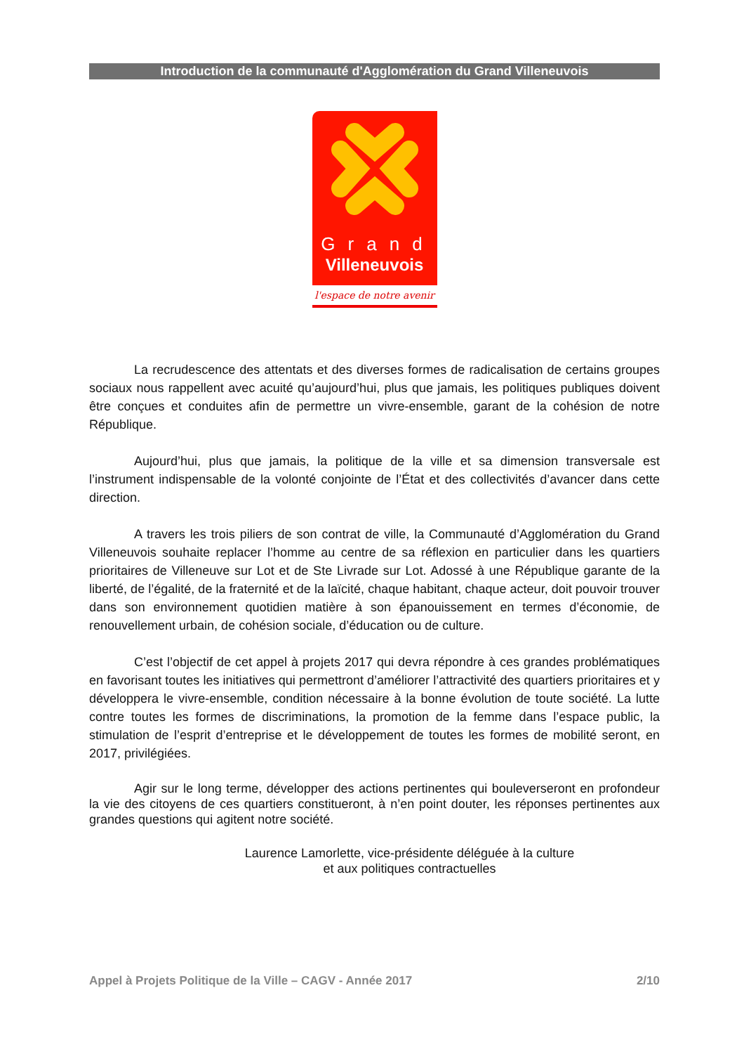Introduction de la communauté d'Agglomération du Grand Villeneuvois
Grand
Villeneuvois
l'espace de notre avenir
La recrudescence des attentats et des diverses formes de radicalisation de certains groupes sociaux nous rappellent avec acuité qu’aujourd’hui, plus que jamais, les politiques publiques doivent être conçues et conduites afin de permettre un vivre-ensemble, garant de la cohésion de notre République.
Aujourd’hui, plus que jamais, la politique de la ville et sa dimension transversale est l’instrument indispensable de la volonté conjointe de l’État et des collectivités d’avancer dans cette direction.
A travers les trois piliers de son contrat de ville, la Communauté d’Agglomération du Grand Villeneuvois souhaite replacer l’homme au centre de sa réflexion en particulier dans les quartiers prioritaires de Villeneuve sur Lot et de Ste Livrade sur Lot. Adossé à une République garante de la liberté, de l’égalité, de la fraternité et de la laïcité, chaque habitant, chaque acteur, doit pouvoir trouver dans son environnement quotidien matière à son épanouissement en termes d’économie, de renouvellement urbain, de cohésion sociale, d’éducation ou de culture.
C’est l’objectif de cet appel à projets 2017 qui devra répondre à ces grandes problématiques en favorisant toutes les initiatives qui permettront d’améliorer l’attractivité des quartiers prioritaires et y développera le vivre-ensemble, condition nécessaire à la bonne évolution de toute société. La lutte contre toutes les formes de discriminations, la promotion de la femme dans l’espace public, la stimulation de l’esprit d’entreprise et le développement de toutes les formes de mobilité seront, en 2017, privilégiées.
Agir sur le long terme, développer des actions pertinentes qui bouleverseront en profondeur la vie des citoyens de ces quartiers constitueront, à n’en point douter, les réponses pertinentes aux grandes questions qui agitent notre société.
Laurence Lamorlette, vice-présidente déléguée à la culture
et aux politiques contractuelles
Appel à Projets Politique de la Ville – CAGV - Année 2017 2/10